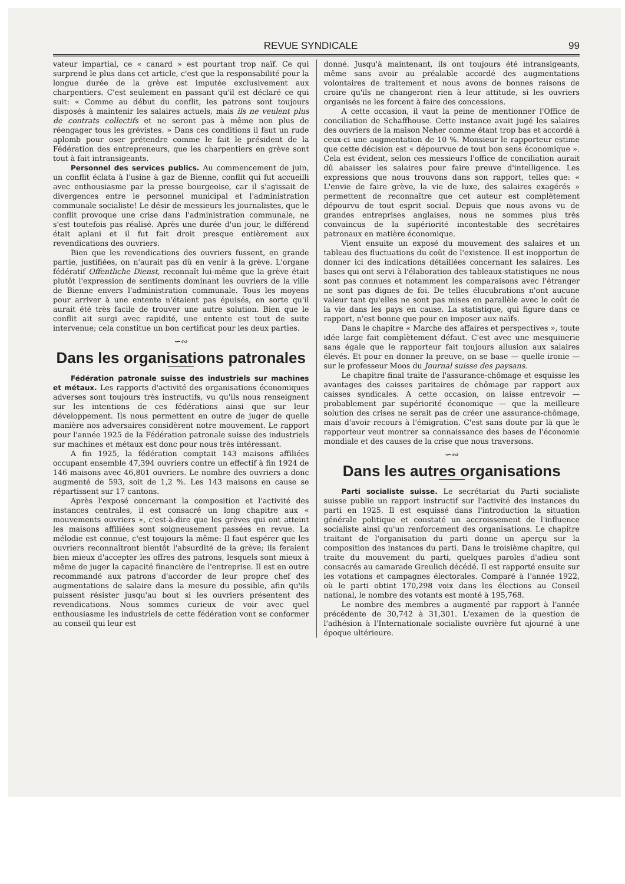REVUE SYNDICALE 99
vateur impartial, ce « canard » est pourtant trop naïf. Ce qui surprend le plus dans cet article, c'est que la responsabilité pour la longue durée de la grève est imputée exclusivement aux charpentiers. C'est seulement en passant qu'il est déclaré ce qui suit: « Comme au début du conflit, les patrons sont toujours disposés à maintenir les salaires actuels, mais ils ne veulent plus de contrats collectifs et ne seront pas à même non plus de réengager tous les grévistes. » Dans ces conditions il faut un rude aplomb pour oser prétendre comme le fait le président de la Fédération des entrepreneurs, que les charpentiers en grève sont tout à fait intransigeants.
Personnel des services publics. Au commencement de juin, un conflit éclata à l'usine à gaz de Bienne, conflit qui fut accueilli avec enthousiasme par la presse bourgeoise, car il s'agissait de divergences entre le personnel municipal et l'administration communale socialiste! Le désir de messieurs les journalistes, que le conflit provoque une crise dans l'administration communale, ne s'est toutefois pas réalisé. Après une durée d'un jour, le différend était aplani et il fut fait droit presque entièrement aux revendications des ouvriers.
Bien que les revendications des ouvriers fussent, en grande partie, justifiées, on n'aurait pas dû en venir à la grève. L'organe fédératif Offentliche Dienst, reconnaît lui-même que la grève était plutôt l'expression de sentiments dominant les ouvriers de la ville de Bienne envers l'administration communale. Tous les moyens pour arriver à une entente n'étaient pas épuisés, en sorte qu'il aurait été très facile de trouver une autre solution. Bien que le conflit ait surgi avec rapidité, une entente est tout de suite intervenue; cela constitue un bon certificat pour les deux parties.
∽∾
Dans les organisations patronales
Fédération patronale suisse des industriels sur machines et métaux. Les rapports d'activité des organisations économiques adverses sont toujours très instructifs, vu qu'ils nous renseignent sur les intentions de ces fédérations ainsi que sur leur développement. Ils nous permettent en outre de juger de quelle manière nos adversaires considèrent notre mouvement. Le rapport pour l'année 1925 de la Fédération patronale suisse des industriels sur machines et métaux est donc pour nous très intéressant.
A fin 1925, la fédération comptait 143 maisons affiliées occupant ensemble 47,394 ouvriers contre un effectif à fin 1924 de 146 maisons avec 46,801 ouvriers. Le nombre des ouvriers a donc augmenté de 593, soit de 1,2 %. Les 143 maisons en cause se répartissent sur 17 cantons.
Après l'exposé concernant la composition et l'activité des instances centrales, il est consacré un long chapitre aux « mouvements ouvriers », c'est-à-dire que les grèves qui ont atteint les maisons affiliées sont soigneusement passées en revue. La mélodie est connue, c'est toujours la même: Il faut espérer que les ouvriers reconnaîtront bientôt l'absurdité de la grève; ils feraient bien mieux d'accepter les offres des patrons, lesquels sont mieux à même de juger la capacité financière de l'entreprise. Il est en outre recommandé aux patrons d'accorder de leur propre chef des augmentations de salaire dans la mesure du possible, afin qu'ils puissent résister jusqu'au bout si les ouvriers présentent des revendications. Nous sommes curieux de voir avec quel enthousiasme les industriels de cette fédération vont se conformer au conseil qui leur est
donné. Jusqu'à maintenant, ils ont toujours été intransigeants, même sans avoir au préalable accordé des augmentations volontaires de traitement et nous avons de bonnes raisons de croire qu'ils ne changeront rien à leur attitude, si les ouvriers organisés ne les forcent à faire des concessions.
A cette occasion, il vaut la peine de mentionner l'Office de conciliation de Schaffhouse. Cette instance avait jugé les salaires des ouvriers de la maison Neher comme étant trop bas et accordé à ceux-ci une augmentation de 10 %. Monsieur le rapporteur estime que cette décision est « dépourvue de tout bon sens économique ». Cela est évident, selon ces messieurs l'office de conciliation aurait dû abaisser les salaires pour faire preuve d'intelligence. Les expressions que nous trouvons dans son rapport, telles que: « L'envie de faire grève, la vie de luxe, des salaires exagérés » permettent de reconnaître que cet auteur est complètement dépourvu de tout esprit social. Depuis que nous avons vu de grandes entreprises anglaises, nous ne sommes plus très convaincus de la supériorité incontestable des secrétaires patronaux en matière économique.
Vient ensuite un exposé du mouvement des salaires et un tableau des fluctuations du coût de l'existence. Il est inopportun de donner ici des indications détaillées concernant les salaires. Les bases qui ont servi à l'élaboration des tableaux-statistiques ne nous sont pas connues et notamment les comparaisons avec l'étranger ne sont pas dignes de foi. De telles élucubrations n'ont aucune valeur tant qu'elles ne sont pas mises en parallèle avec le coût de la vie dans les pays en cause. La statistique, qui figure dans ce rapport, n'est bonne que pour en imposer aux naïfs.
Dans le chapitre « Marche des affaires et perspectives », toute idée large fait complètement défaut. C'est avec une mesquinerie sans égale que le rapporteur fait toujours allusion aux salaires élevés. Et pour en donner la preuve, on se base — quelle ironie — sur le professeur Moos du Journal suisse des paysans.
Le chapitre final traite de l'assurance-chômage et esquisse les avantages des caisses paritaires de chômage par rapport aux caisses syndicales. A cette occasion, on laisse entrevoir — probablement par supériorité économique — que la meilleure solution des crises ne serait pas de créer une assurance-chômage, mais d'avoir recours à l'émigration. C'est sans doute par là que le rapporteur veut montrer sa connaissance des bases de l'économie mondiale et des causes de la crise que nous traversons.
∽∾
Dans les autres organisations
Parti socialiste suisse. Le secrétariat du Parti socialiste suisse publie un rapport instructif sur l'activité des instances du parti en 1925. Il est esquissé dans l'introduction la situation générale politique et constaté un accroissement de l'influence socialiste ainsi qu'un renforcement des organisations. Le chapitre traitant de l'organisation du parti donne un aperçu sur la composition des instances du parti. Dans le troisième chapitre, qui traite du mouvement du parti, quelques paroles d'adieu sont consacrés au camarade Greulich décédé. Il est rapporté ensuite sur les votations et campagnes électorales. Comparé à l'année 1922, où le parti obtint 170,298 voix dans les élections au Conseil national, le nombre des votants est monté à 195,768.
Le nombre des membres a augmenté par rapport à l'année précédente de 30,742 à 31,301. L'examen de la question de l'adhésion à l'Internationale socialiste ouvrière fut ajourné à une époque ultérieure.